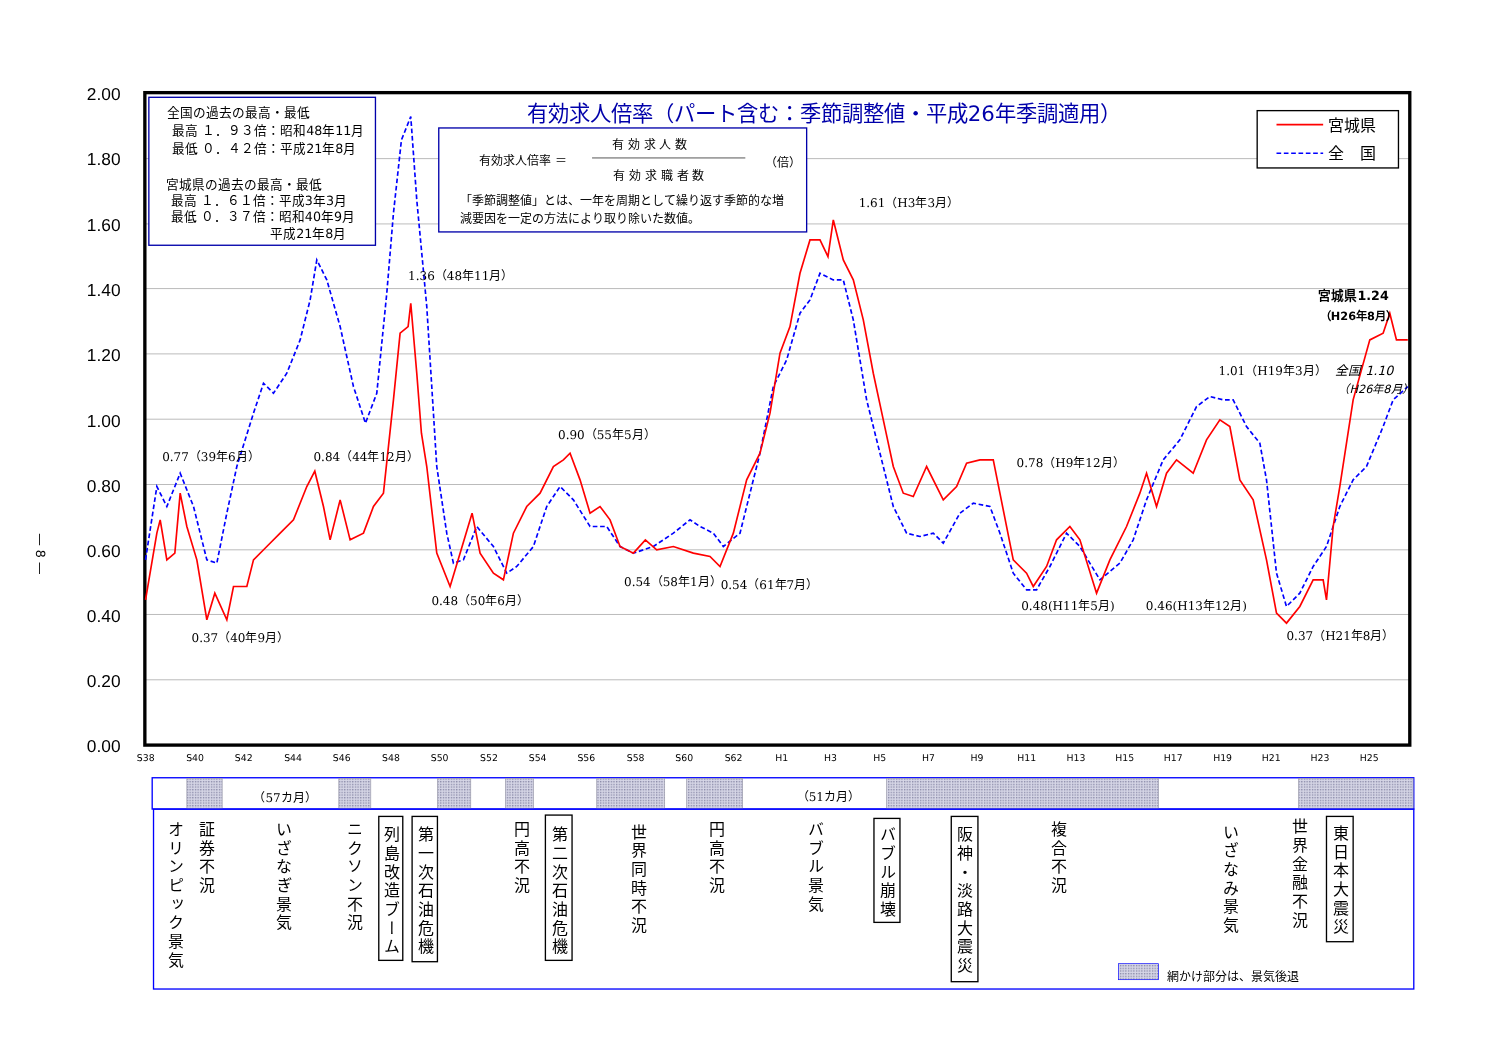— 8 —
2.00
1.80
1.60
1.40
1.20
1.00
0.80
0.60
0.40
0.20
0.00
S38
S40
S42
S44
S46
S48
S50
S52
S54
S56
S58
S60
S62
H1
H3
H5
H7
H9
H11
H13
H15
H17
H19
H21
H23
H25
全国の過去の最高・最低
最高 １．９３倍：昭和48年11月
最低 ０．４２倍：平成21年8月
宮城県の過去の最高・最低
最高 １．６１倍：平成3年3月
最低 ０．３７倍：昭和40年9月
平成21年8月
有効求人倍率（パート含む：季節調整値・平成26年季調適用）
有効求人倍率 ＝
有 効 求 人 数
有 効 求 職 者 数
（倍）
「季節調整値」とは、一年を周期として繰り返す季節的な増
減要因を一定の方法により取り除いた数値。
宮城県
全　国
1.61（H3年3月）
1.36（48年11月）
0.77（39年6月）
0.84（44年12月）
0.90（55年5月）
0.78（H9年12月）
1.01（H19年3月）
0.37（40年9月）
0.48（50年6月）
0.54（58年1月）
0.54（61年7月）
0.48(H11年5月)
0.46(H13年12月)
0.37（H21年8月）
宮城県1.24
（H26年8月）
全国 1.10
（H26年8月）
（57カ月）
（51カ月）
オリンピック景気
証券不況
いざなぎ景気
ニクソン不況
列島改造ブーム
第一次石油危機
円高不況
第二次石油危機
世界同時不況
円高不況
バブル景気
バブル崩壊
阪神・淡路大震災
複合不況
いざなみ景気
世界金融不況
東日本大震災
網かけ部分は、景気後退